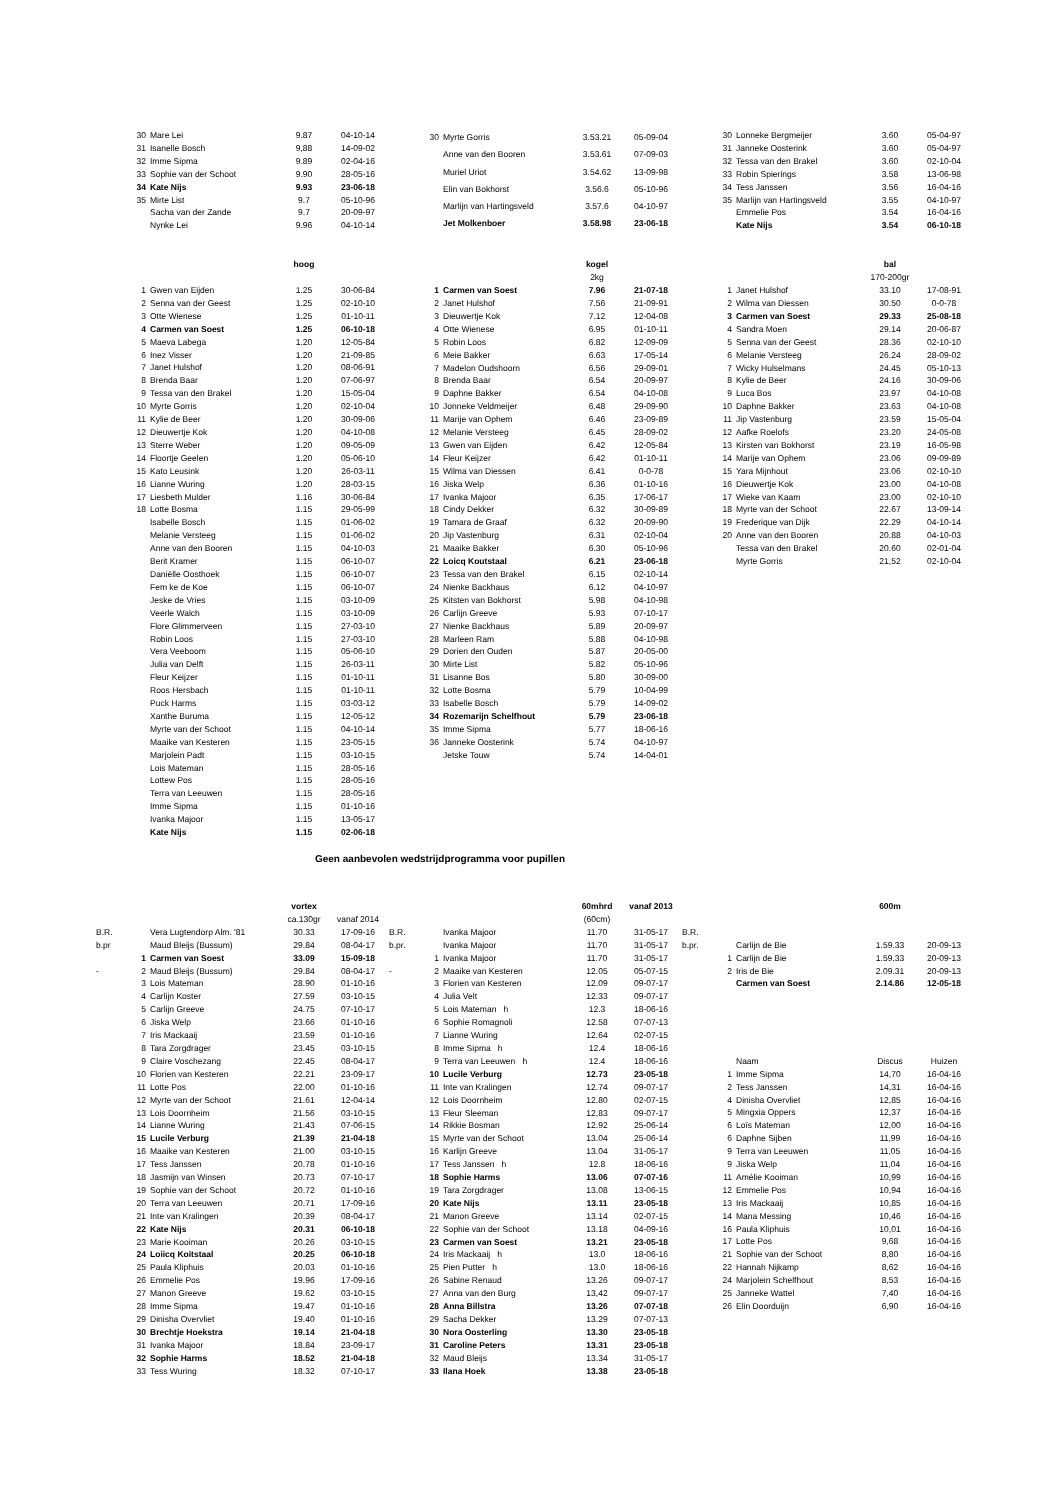| | 30 | Mare Lei | 9.87 | 04-10-14 |
| | 31 | Isanelle Bosch | 9,88 | 14-09-02 |
| | 32 | Imme Sipma | 9.89 | 02-04-16 |
| | 33 | Sophie van der Schoot | 9.90 | 28-05-16 |
| | 34 | Kate Nijs | 9.93 | 23-06-18 |
| | 35 | Mirte List | 9.7 | 05-10-96 |
| | | Sacha van der Zande | 9.7 | 20-09-97 |
| | | Nynke Lei | 9.96 | 04-10-14 |
| | 30 | Myrte Gorris | 3.53.21 | 05-09-04 |
| | | Anne van den Booren | 3.53.61 | 07-09-03 |
| | | Muriel Uriot | 3.54.62 | 13-09-98 |
| | | Elin van Bokhorst | 3.56.6 | 05-10-96 |
| | | Marlijn van Hartingsveld | 3.57.6 | 04-10-97 |
| | | Jet Molkenboer | 3.58.98 | 23-06-18 |
| | 30 | Lonneke Bergmeijer | 3.60 | 05-04-97 |
| | 31 | Janneke Oosterink | 3.60 | 05-04-97 |
| | 32 | Tessa van den Brakel | 3.60 | 02-10-04 |
| | 33 | Robin Spierings | 3.58 | 13-06-98 |
| | 34 | Tess Janssen | 3.56 | 16-04-16 |
| | 35 | Marlijn van Hartingsveld | 3.55 | 04-10-97 |
| | | Emmelie Pos | 3.54 | 16-04-16 |
| | | Kate Nijs | 3.54 | 06-10-18 |
| | | | hoog | |
| --- | --- | --- | --- | --- |
| | 1 | Gwen van Eijden | 1.25 | 30-06-84 |
| | 2 | Senna van der Geest | 1.25 | 02-10-10 |
| | 3 | Otte Wienese | 1.25 | 01-10-11 |
| | 4 | Carmen van Soest | 1.25 | 06-10-18 |
| | 5 | Maeva Labega | 1.20 | 12-05-84 |
| | 6 | Inez Visser | 1.20 | 21-09-85 |
| | 7 | Janet Hulshof | 1.20 | 08-06-91 |
| | 8 | Brenda Baar | 1.20 | 07-06-97 |
| | 9 | Tessa van den Brakel | 1.20 | 15-05-04 |
| | 10 | Myrte Gorris | 1.20 | 02-10-04 |
| | 11 | Kylie de Beer | 1.20 | 30-09-06 |
| | 12 | Dieuwertje Kok | 1.20 | 04-10-08 |
| | 13 | Sterre Weber | 1.20 | 09-05-09 |
| | 14 | Floortje Geelen | 1.20 | 05-06-10 |
| | 15 | Kato Leusink | 1.20 | 26-03-11 |
| | 16 | Lianne Wuring | 1.20 | 28-03-15 |
| | 17 | Liesbeth Mulder | 1.16 | 30-06-84 |
| | 18 | Lotte Bosma | 1.15 | 29-05-99 |
| | | Isabelle Bosch | 1.15 | 01-06-02 |
| | | Melanie Versteeg | 1.15 | 01-06-02 |
| | | Anne van den Booren | 1.15 | 04-10-03 |
| | | Berit Kramer | 1.15 | 06-10-07 |
| | | Daniëlle Oosthoek | 1.15 | 06-10-07 |
| | | Fem ke de Koe | 1.15 | 06-10-07 |
| | | Jeske de Vries | 1.15 | 03-10-09 |
| | | Veerle Walch | 1.15 | 03-10-09 |
| | | Flore Glimmerveen | 1.15 | 27-03-10 |
| | | Robin Loos | 1.15 | 27-03-10 |
| | | Vera Veeboom | 1.15 | 05-06-10 |
| | | Julia van Delft | 1.15 | 26-03-11 |
| | | Fleur Keijzer | 1.15 | 01-10-11 |
| | | Roos Hersbach | 1.15 | 01-10-11 |
| | | Puck Harms | 1.15 | 03-03-12 |
| | | Xanthe Buruma | 1.15 | 12-05-12 |
| | | Myrte van der Schoot | 1.15 | 04-10-14 |
| | | Maaike van Kesteren | 1.15 | 23-05-15 |
| | | Marjolein Padt | 1.15 | 03-10-15 |
| | | Lois Mateman | 1.15 | 28-05-16 |
| | | Lottew Pos | 1.15 | 28-05-16 |
| | | Terra van Leeuwen | 1.15 | 28-05-16 |
| | | Imme Sipma | 1.15 | 01-10-16 |
| | | Ivanka Majoor | 1.15 | 13-05-17 |
| | | Kate Nijs | 1.15 | 02-06-18 |
| | | | kogel | |
| --- | --- | --- | --- | --- |
| | | | 2kg | |
| | 1 | Carmen van Soest | 7.96 | 21-07-18 |
| | 2 | Janet Hulshof | 7.56 | 21-09-91 |
| | 3 | Dieuwertje Kok | 7.12 | 12-04-08 |
| | 4 | Otte Wienese | 6.95 | 01-10-11 |
| | 5 | Robin Loos | 6.82 | 12-09-09 |
| | 6 | Meie Bakker | 6.63 | 17-05-14 |
| | 7 | Madelon Oudshoorn | 6.56 | 29-09-01 |
| | 8 | Brenda Baar | 6.54 | 20-09-97 |
| | 9 | Daphne Bakker | 6.54 | 04-10-08 |
| | 10 | Jonneke Veldmeijer | 6.48 | 29-09-90 |
| | 11 | Marije van Ophem | 6.46 | 23-09-89 |
| | 12 | Melanie Versteeg | 6.45 | 28-09-02 |
| | 13 | Gwen van Eijden | 6.42 | 12-05-84 |
| | 14 | Fleur Keijzer | 6.42 | 01-10-11 |
| | 15 | Wilma van Diessen | 6.41 | 0-0-78 |
| | 16 | Jiska Welp | 6.36 | 01-10-16 |
| | 17 | Ivanka Majoor | 6.35 | 17-06-17 |
| | 18 | Cindy Dekker | 6.32 | 30-09-89 |
| | 19 | Tamara de Graaf | 6.32 | 20-09-90 |
| | 20 | Jip Vastenburg | 6.31 | 02-10-04 |
| | 21 | Maaike Bakker | 6.30 | 05-10-96 |
| | 22 | Loicq Koutstaal | 6.21 | 23-06-18 |
| | 23 | Tessa van den Brakel | 6.15 | 02-10-14 |
| | 24 | Nienke Backhaus | 6.12 | 04-10-97 |
| | 25 | Kitsten van Bokhorst | 5.98 | 04-10-98 |
| | 26 | Carlijn Greeve | 5.93 | 07-10-17 |
| | 27 | Nienke Backhaus | 5.89 | 20-09-97 |
| | 28 | Marleen Ram | 5.88 | 04-10-98 |
| | 29 | Dorien den Ouden | 5.87 | 20-05-00 |
| | 30 | Mirte List | 5.82 | 05-10-96 |
| | 31 | Lisanne Bos | 5.80 | 30-09-00 |
| | 32 | Lotte Bosma | 5.79 | 10-04-99 |
| | 33 | Isabelle Bosch | 5.79 | 14-09-02 |
| | 34 | Rozemarijn Schelfhout | 5.79 | 23-06-18 |
| | 35 | Imme Sipma | 5.77 | 18-06-16 |
| | 36 | Janneke Oosterink | 5.74 | 04-10-97 |
| | | Jetske Touw | 5.74 | 14-04-01 |
| | | | bal | |
| --- | --- | --- | --- | --- |
| | | | 170-200gr | |
| | 1 | Janet Hulshof | 33.10 | 17-08-91 |
| | 2 | Wilma van Diessen | 30.50 | 0-0-78 |
| | 3 | Carmen van Soest | 29.33 | 25-08-18 |
| | 4 | Sandra Moen | 29.14 | 20-06-87 |
| | 5 | Senna van der Geest | 28.36 | 02-10-10 |
| | 6 | Melanie Versteeg | 26.24 | 28-09-02 |
| | 7 | Wicky Hulselmans | 24.45 | 05-10-13 |
| | 8 | Kylie de Beer | 24.16 | 30-09-06 |
| | 9 | Luca Bos | 23.97 | 04-10-08 |
| | 10 | Daphne Bakker | 23.63 | 04-10-08 |
| | 11 | Jip Vastenburg | 23.59 | 15-05-04 |
| | 12 | Aafke Roelofs | 23.20 | 24-05-08 |
| | 13 | Kirsten van Bokhorst | 23.19 | 16-05-98 |
| | 14 | Marije van Ophem | 23.06 | 09-09-89 |
| | 15 | Yara Mijnhout | 23.06 | 02-10-10 |
| | 16 | Dieuwertje Kok | 23.00 | 04-10-08 |
| | 17 | Wieke van Kaam | 23.00 | 02-10-10 |
| | 18 | Myrte van der Schoot | 22.67 | 13-09-14 |
| | 19 | Frederique van Dijk | 22.29 | 04-10-14 |
| | 20 | Anne van den Booren | 20.88 | 04-10-03 |
| | | Tessa van den Brakel | 20.60 | 02-01-04 |
| | | Myrte Gorris | 21,52 | 02-10-04 |
Geen aanbevolen wedstrijdprogramma voor pupillen
| | | | vortex | |
| --- | --- | --- | --- | --- |
| | | | ca.130gr | vanaf 2014 |
| B.R. | | Vera Lugtendorp Alm. '81 | 30.33 | 17-09-16 |
| b.pr | | Maud Bleijs (Bussum) | 29.84 | 08-04-17 |
| | 1 | Carmen van Soest | 33.09 | 15-09-18 |
| - | 2 | Maud Bleijs (Bussum) | 29.84 | 08-04-17 |
| | 3 | Lois Mateman | 28.90 | 01-10-16 |
| | 4 | Carlijn Koster | 27.59 | 03-10-15 |
| | 5 | Carlijn Greeve | 24.75 | 07-10-17 |
| | 6 | Jiska Welp | 23.66 | 01-10-16 |
| | 7 | Iris Mackaaij | 23.59 | 01-10-16 |
| | 8 | Tara Zorgdrager | 23.45 | 03-10-15 |
| | 9 | Claire Voschezang | 22.45 | 08-04-17 |
| | 10 | Florien van Kesteren | 22.21 | 23-09-17 |
| | 11 | Lotte Pos | 22.00 | 01-10-16 |
| | 12 | Myrte van der Schoot | 21.61 | 12-04-14 |
| | 13 | Lois Doornheim | 21.56 | 03-10-15 |
| | 14 | Lianne Wuring | 21.43 | 07-06-15 |
| | 15 | Lucile Verburg | 21.39 | 21-04-18 |
| | 16 | Maaike van Kesteren | 21.00 | 03-10-15 |
| | 17 | Tess Janssen | 20.78 | 01-10-16 |
| | 18 | Jasmijn van Winsen | 20.73 | 07-10-17 |
| | 19 | Sophie van der Schoot | 20.72 | 01-10-16 |
| | 20 | Terra van Leeuwen | 20.71 | 17-09-16 |
| | 21 | Inte van Kralingen | 20.39 | 08-04-17 |
| | 22 | Kate Nijs | 20.31 | 06-10-18 |
| | 23 | Marie Kooiman | 20.26 | 03-10-15 |
| | 24 | Loiicq Koitstaal | 20.25 | 06-10-18 |
| | 25 | Paula Kliphuis | 20.03 | 01-10-16 |
| | 26 | Emmelie Pos | 19.96 | 17-09-16 |
| | 27 | Manon Greeve | 19.62 | 03-10-15 |
| | 28 | Imme Sipma | 19.47 | 01-10-16 |
| | 29 | Dinisha Overvliet | 19.40 | 01-10-16 |
| | 30 | Brechtje Hoekstra | 19.14 | 21-04-18 |
| | 31 | Ivanka Majoor | 18.84 | 23-09-17 |
| | 32 | Sophie Harms | 18.52 | 21-04-18 |
| | 33 | Tess Wuring | 18.32 | 07-10-17 |
| | | | 60mhrd | vanaf 2013 |
| --- | --- | --- | --- | --- |
| | | | (60cm) | |
| B.R. | | Ivanka Majoor | 11.70 | 31-05-17 |
| b.pr. | | Ivanka Majoor | 11.70 | 31-05-17 |
| | 1 | Ivanka Majoor | 11.70 | 31-05-17 |
| - | 2 | Maaike van Kesteren | 12.05 | 05-07-15 |
| | 3 | Florien van Kesteren | 12.09 | 09-07-17 |
| | 4 | Julia Velt | 12.33 | 09-07-17 |
| | 5 | Lois Mateman h | 12.3 | 18-06-16 |
| | 6 | Sophie Romagnoli | 12.58 | 07-07-13 |
| | 7 | Lianne Wuring | 12.64 | 02-07-15 |
| | 8 | Imme Sipma h | 12.4 | 18-06-16 |
| | 9 | Terra van Leeuwen h | 12.4 | 18-06-16 |
| | 10 | Lucile Verburg | 12.73 | 23-05-18 |
| | 11 | Inte van Kralingen | 12.74 | 09-07-17 |
| | 12 | Lois Doornheim | 12.80 | 02-07-15 |
| | 13 | Fleur Sleeman | 12,83 | 09-07-17 |
| | 14 | Rikkie Bosman | 12.92 | 25-06-14 |
| | 15 | Myrte van der Schoot | 13.04 | 25-06-14 |
| | 16 | Karlijn Greeve | 13.04 | 31-05-17 |
| | 17 | Tess Janssen h | 12.8 | 18-06-16 |
| | 18 | Sophie Harms | 13.06 | 07-07-16 |
| | 19 | Tara Zorgdrager | 13.08 | 13-06-15 |
| | 20 | Kate Nijs | 13.11 | 23-05-18 |
| | 21 | Manon Greeve | 13.14 | 02-07-15 |
| | 22 | Sophie van der Schoot | 13.18 | 04-09-16 |
| | 23 | Carmen van Soest | 13.21 | 23-05-18 |
| | 24 | Iris Mackaaij h | 13.0 | 18-06-16 |
| | 25 | Pien Putter h | 13.0 | 18-06-16 |
| | 26 | Sabine Renaud | 13.26 | 09-07-17 |
| | 27 | Anna van den Burg | 13,42 | 09-07-17 |
| | 28 | Anna Billstra | 13.26 | 07-07-18 |
| | 29 | Sacha Dekker | 13.29 | 07-07-13 |
| | 30 | Nora Oosterling | 13.30 | 23-05-18 |
| | 31 | Caroline Peters | 13.31 | 23-05-18 |
| | 32 | Maud Bleijs | 13.34 | 31-05-17 |
| | 33 | Ilana Hoek | 13.38 | 23-05-18 |
| | | | 600m | |
| --- | --- | --- | --- | --- |
| B.R. | | | | |
| b.pr. | | Carlijn de Bie | 1.59.33 | 20-09-13 |
| | 1 | Carlijn de Bie | 1.59.33 | 20-09-13 |
| | 2 | Iris de Bie | 2.09.31 | 20-09-13 |
| | | Carmen van Soest | 2.14.86 | 12-05-18 |
| | | Naam | Discus | Huizen |
| | 1 | Imme Sipma | 14,70 | 16-04-16 |
| | 2 | Tess Janssen | 14,31 | 16-04-16 |
| | 4 | Dinisha Overvliet | 12,85 | 16-04-16 |
| | 5 | Mingxia Oppers | 12,37 | 16-04-16 |
| | 6 | Loïs Mateman | 12,00 | 16-04-16 |
| | 6 | Daphne Sijben | 11,99 | 16-04-16 |
| | 9 | Terra van Leeuwen | 11,05 | 16-04-16 |
| | 9 | Jiska Welp | 11,04 | 16-04-16 |
| | 11 | Amélie Kooiman | 10,99 | 16-04-16 |
| | 12 | Emmelie Pos | 10,94 | 16-04-16 |
| | 13 | Iris Mackaaij | 10,85 | 16-04-16 |
| | 14 | Mana Messing | 10,46 | 16-04-16 |
| | 16 | Paula Kliphuis | 10,01 | 16-04-16 |
| | 17 | Lotte Pos | 9,68 | 16-04-16 |
| | 21 | Sophie van der Schoot | 8,80 | 16-04-16 |
| | 22 | Hannah Nijkamp | 8,62 | 16-04-16 |
| | 24 | Marjolein Schelfhout | 8,53 | 16-04-16 |
| | 25 | Janneke Wattel | 7,40 | 16-04-16 |
| | 26 | Elin Doorduijn | 6,90 | 16-04-16 |